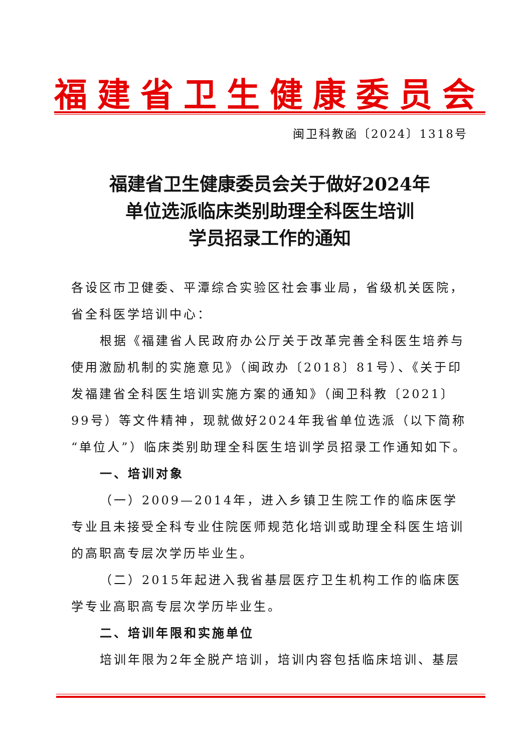福建省卫生健康委员会
闽卫科教函〔2024〕1318号
福建省卫生健康委员会关于做好2024年
单位选派临床类别助理全科医生培训
学员招录工作的通知
各设区市卫健委、平潭综合实验区社会事业局，省级机关医院，省全科医学培训中心：
根据《福建省人民政府办公厅关于改革完善全科医生培养与使用激励机制的实施意见》（闽政办〔2018〕81号）、《关于印发福建省全科医生培训实施方案的通知》（闽卫科教〔2021〕99号）等文件精神，现就做好2024年我省单位选派（以下简称“单位人”）临床类别助理全科医生培训学员招录工作通知如下。
一、培训对象
（一）2009—2014年，进入乡镇卫生院工作的临床医学专业且未接受全科专业住院医师规范化培训或助理全科医生培训的高职高专层次学历毕业生。
（二）2015年起进入我省基层医疗卫生机构工作的临床医学专业高职高专层次学历毕业生。
二、培训年限和实施单位
培训年限为2年全脱产培训，培训内容包括临床培训、基层